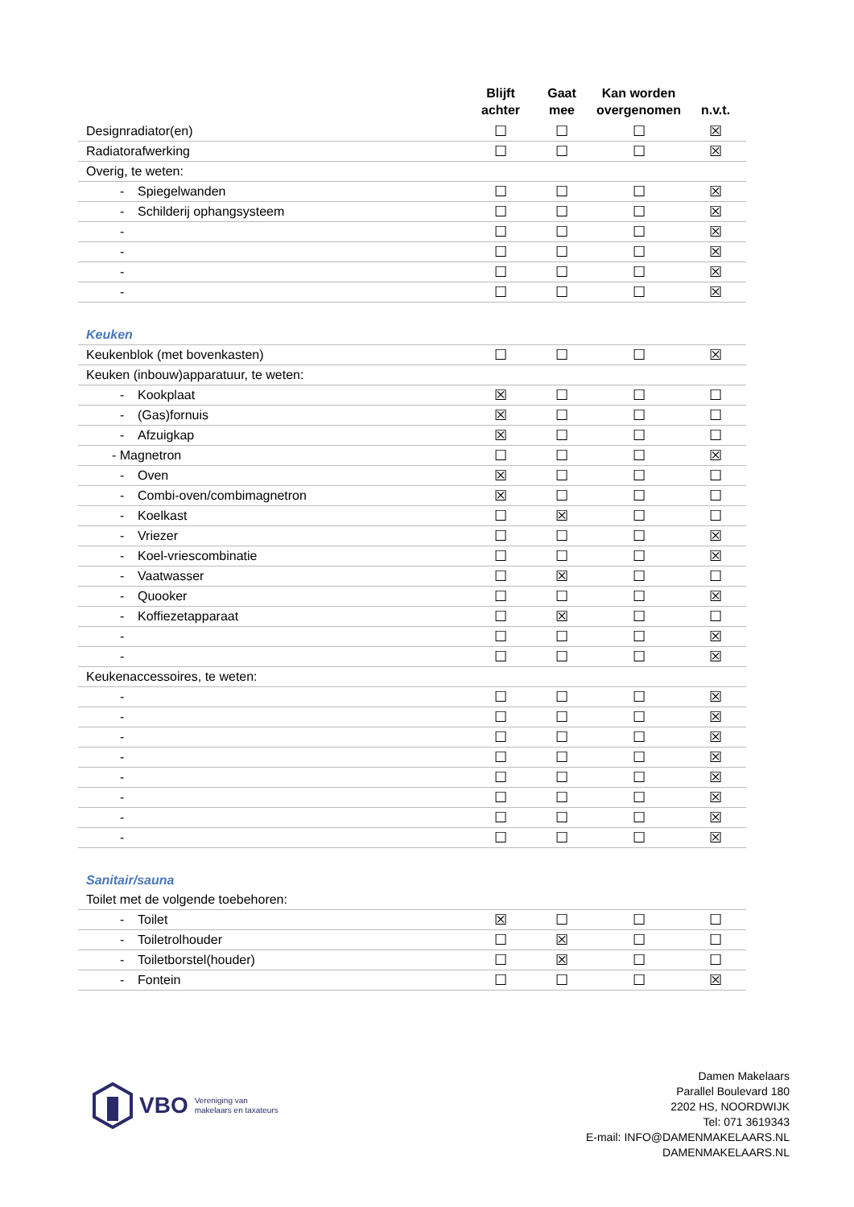| | Blijft achter | Gaat mee | Kan worden overgenomen | n.v.t. |
| --- | --- | --- | --- | --- |
| Designradiator(en) | ☐ | ☐ | ☐ | ☒ |
| Radiatorafwerking | ☐ | ☐ | ☐ | ☒ |
| Overig, te weten: | | | | |
| - Spiegelwanden | ☐ | ☐ | ☐ | ☒ |
| - Schilderij ophangsysteem | ☐ | ☐ | ☐ | ☒ |
| - | ☐ | ☐ | ☐ | ☒ |
| - | ☐ | ☐ | ☐ | ☒ |
| - | ☐ | ☐ | ☐ | ☒ |
| - | ☐ | ☐ | ☐ | ☒ |
| Keuken | | | | |
| Keukenblok (met bovenkasten) | ☐ | ☐ | ☐ | ☒ |
| Keuken (inbouw)apparatuur, te weten: | | | | |
| - Kookplaat | ☒ | ☐ | ☐ | ☐ |
| - (Gas)fornuis | ☒ | ☐ | ☐ | ☐ |
| - Afzuigkap | ☒ | ☐ | ☐ | ☐ |
| - Magnetron | ☐ | ☐ | ☐ | ☒ |
| - Oven | ☒ | ☐ | ☐ | ☐ |
| - Combi-oven/combimagnetron | ☒ | ☐ | ☐ | ☐ |
| - Koelkast | ☐ | ☒ | ☐ | ☐ |
| - Vriezer | ☐ | ☐ | ☐ | ☒ |
| - Koel-vriescombinatie | ☐ | ☐ | ☐ | ☒ |
| - Vaatwasser | ☐ | ☒ | ☐ | ☐ |
| - Quooker | ☐ | ☐ | ☐ | ☒ |
| - Koffiezetapparaat | ☐ | ☒ | ☐ | ☐ |
| - | ☐ | ☐ | ☐ | ☒ |
| - | ☐ | ☐ | ☐ | ☒ |
| Keukenaccessoires, te weten: | | | | |
| - | ☐ | ☐ | ☐ | ☒ |
| - | ☐ | ☐ | ☐ | ☒ |
| - | ☐ | ☐ | ☐ | ☒ |
| - | ☐ | ☐ | ☐ | ☒ |
| - | ☐ | ☐ | ☐ | ☒ |
| - | ☐ | ☐ | ☐ | ☒ |
| - | ☐ | ☐ | ☐ | ☒ |
| - | ☐ | ☐ | ☐ | ☒ |
| Sanitair/sauna | | | | |
| Toilet met de volgende toebehoren: | | | | |
| - Toilet | ☒ | ☐ | ☐ | ☐ |
| - Toiletrolhouder | ☐ | ☒ | ☐ | ☐ |
| - Toiletborstel(houder) | ☐ | ☒ | ☐ | ☐ |
| - Fontein | ☐ | ☐ | ☐ | ☒ |
VBO Vereniging van
makelaars en taxateurs
Damen Makelaars
Parallel Boulevard 180
2202 HS, NOORDWIJK
Tel: 071 3619343
E-mail: INFO@DAMENMAKELAARS.NL
DAMENMAKELAARS.NL